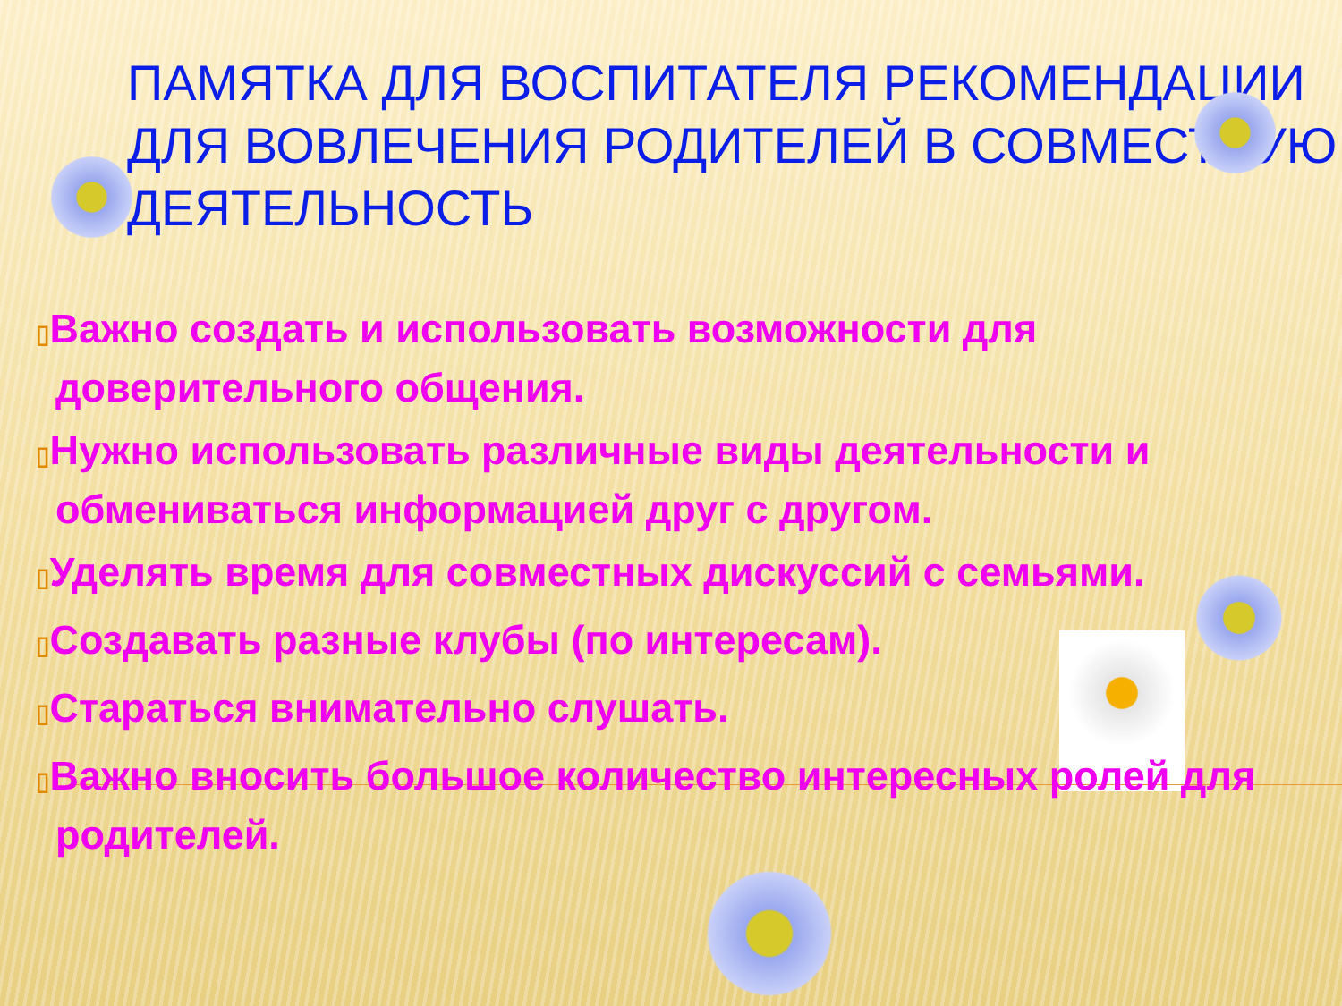ПАМЯТКА ДЛЯ ВОСПИТАТЕЛЯ РЕКОМЕНДАЦИИ ДЛЯ ВОВЛЕЧЕНИЯ РОДИТЕЛЕЙ В СОВМЕСТНУЮ ДЕЯТЕЛЬНОСТЬ
▯Важно создать и использовать возможности для доверительного общения.
▯Нужно использовать различные виды деятельности и обмениваться информацией друг с другом.
▯Уделять время для совместных дискуссий с семьями.
▯Создавать разные клубы (по интересам).
▯Стараться внимательно слушать.
▯Важно вносить большое количество интересных ролей для родителей.